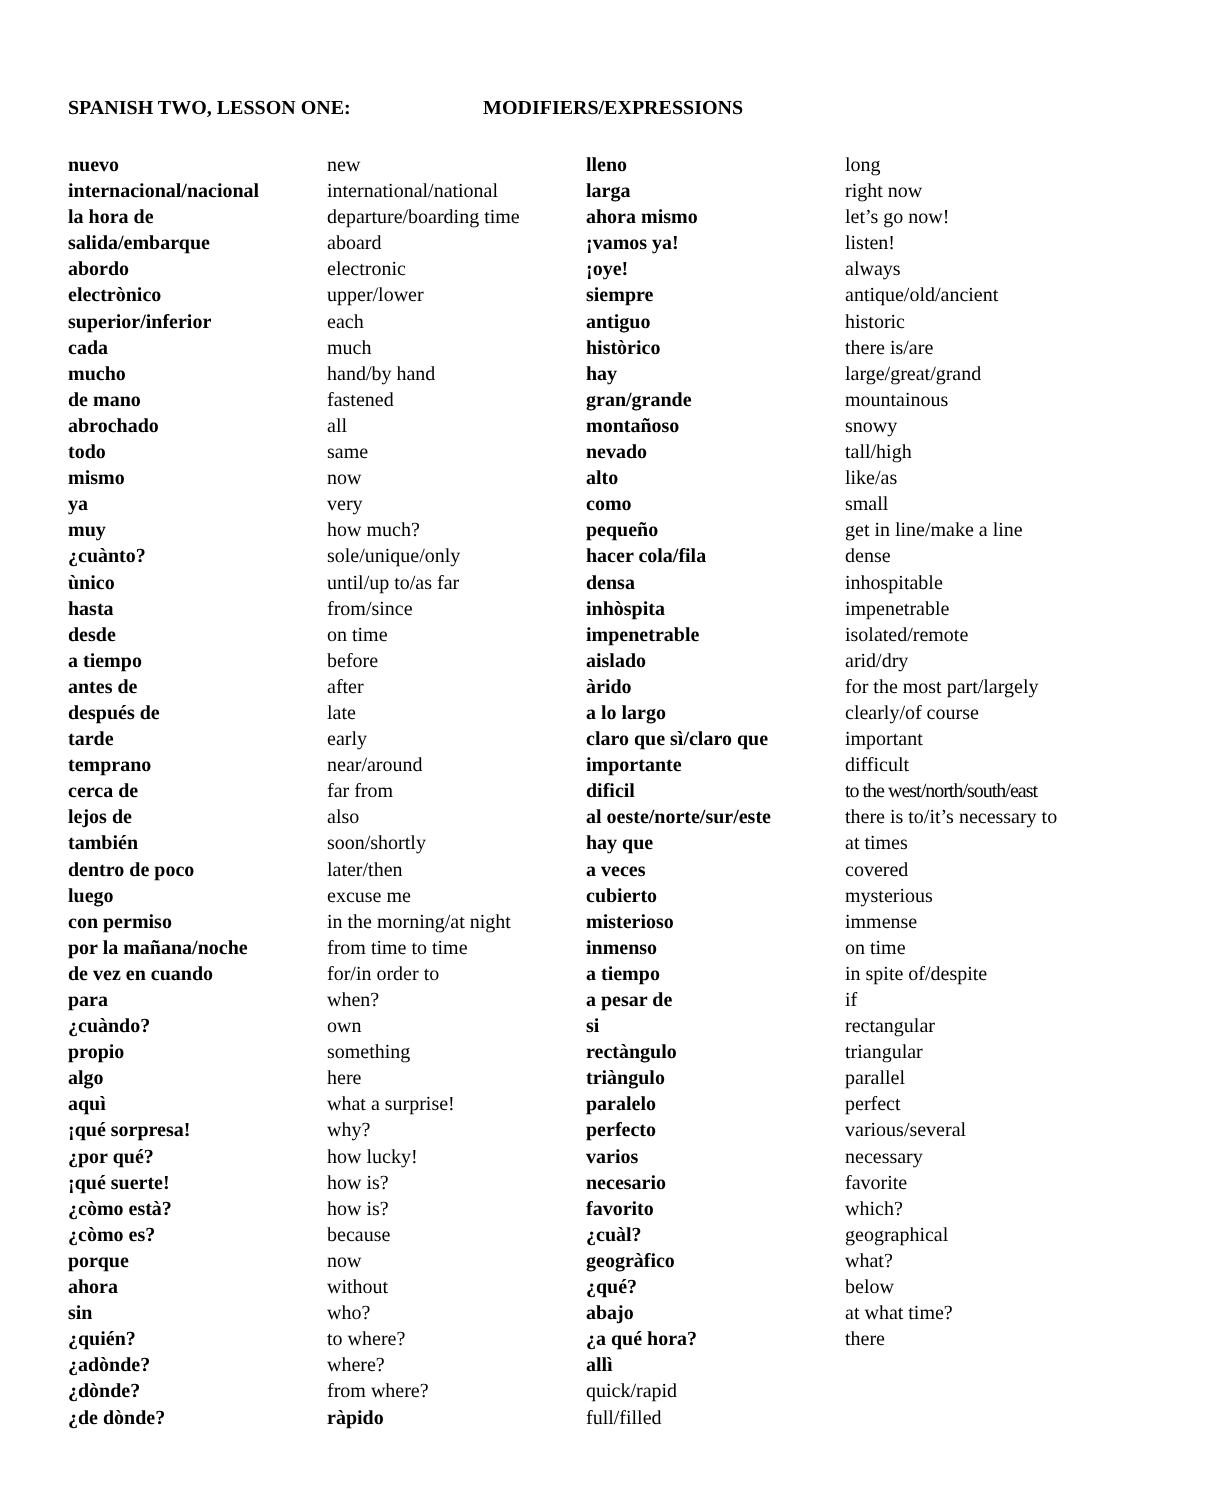SPANISH TWO, LESSON ONE: MODIFIERS/EXPRESSIONS
nuevo
internacional/nacional
la hora de
salida/embarque
abordo
electrònico
superior/inferior
cada
mucho
de mano
abrochado
todo
mismo
ya
muy
¿cuànto?
ùnico
hasta
desde
a tiempo
antes de
después de
tarde
temprano
cerca de
lejos de
también
dentro de poco
luego
con permiso
por la mañana/noche
de vez en cuando
para
¿cuàndo?
propio
algo
aquì
¡qué sorpresa!
¿por qué?
¡qué suerte!
¿còmo està?
¿còmo es?
porque
ahora
sin
¿quién?
¿adònde?
¿dònde?
¿de dònde?
new
international/national
departure/boarding time
aboard
electronic
upper/lower
each
much
hand/by hand
fastened
all
same
now
very
how much?
sole/unique/only
until/up to/as far
from/since
on time
before
after
late
early
near/around
far from
also
soon/shortly
later/then
excuse me
in the morning/at night
from time to time
for/in order to
when?
own
something
here
what a surprise!
why?
how lucky!
how is?
how is?
because
now
without
who?
to where?
where?
from where?
ràpido
lleno
larga
ahora mismo
¡vamos ya!
¡oye!
siempre
antiguo
històrico
hay
gran/grande
montañoso
nevado
alto
como
pequeño
hacer cola/fila
densa
inhòspita
impenetrable
aislado
àrido
a lo largo
claro que sì/claro que
importante
dificil
al oeste/norte/sur/este
hay que
a veces
cubierto
misterioso
inmenso
a tiempo
a pesar de
si
rectàngulo
triàngulo
paralelo
perfecto
varios
necesario
favorito
¿cuàl?
geogràfico
¿qué?
abajo
¿a qué hora?
allì
quick/rapid
full/filled
long
right now
let’s go now!
listen!
always
antique/old/ancient
historic
there is/are
large/great/grand
mountainous
snowy
tall/high
like/as
small
get in line/make a line
dense
inhospitable
impenetrable
isolated/remote
arid/dry
for the most part/largely
clearly/of course
important
difficult
to the west/north/south/east
there is to/it’s necessary to
at times
covered
mysterious
immense
on time
in spite of/despite
if
rectangular
triangular
parallel
perfect
various/several
necessary
favorite
which?
geographical
what?
below
at what time?
there